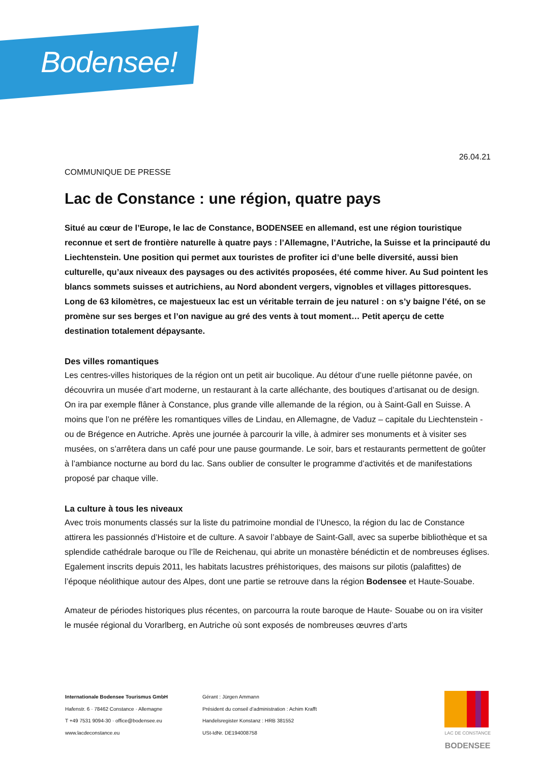Bodensee!
26.04.21
COMMUNIQUE DE PRESSE
Lac de Constance : une région, quatre pays
Situé au cœur de l’Europe, le lac de Constance, BODENSEE en allemand, est une région touristique reconnue et sert de frontière naturelle à quatre pays : l’Allemagne, l’Autriche, la Suisse et la principauté du Liechtenstein. Une position qui permet aux touristes de profiter ici d’une belle diversité, aussi bien culturelle, qu’aux niveaux des paysages ou des activités proposées, été comme hiver. Au Sud pointent les blancs sommets suisses et autrichiens, au Nord abondent vergers, vignobles et villages pittoresques. Long de 63 kilomètres, ce majestueux lac est un véritable terrain de jeu naturel : on s’y baigne l’été, on se promène sur ses berges et l’on navigue au gré des vents à tout moment… Petit aperçu de cette destination totalement dépaysante.
Des villes romantiques
Les centres-villes historiques de la région ont un petit air bucolique. Au détour d’une ruelle piétonne pavée, on découvrira un musée d’art moderne, un restaurant à la carte alléchante, des boutiques d’artisanat ou de design. On ira par exemple flâner à Constance, plus grande ville allemande de la région, ou à Saint-Gall en Suisse. A moins que l’on ne préfère les romantiques villes de Lindau, en Allemagne, de Vaduz – capitale du Liechtenstein - ou de Brégence en Autriche. Après une journée à parcourir la ville, à admirer ses monuments et à visiter ses musées, on s’arrêtera dans un café pour une pause gourmande. Le soir, bars et restaurants permettent de goûter à l’ambiance nocturne au bord du lac. Sans oublier de consulter le programme d’activités et de manifestations proposé par chaque ville.
La culture à tous les niveaux
Avec trois monuments classés sur la liste du patrimoine mondial de l’Unesco, la région du lac de Constance attirera les passionnés d’Histoire et de culture. A savoir l’abbaye de Saint-Gall, avec sa superbe bibliothèque et sa splendide cathédrale baroque ou l’île de Reichenau, qui abrite un monastère bénédictin et de nombreuses églises. Egalement inscrits depuis 2011, les habitats lacustres préhistoriques, des maisons sur pilotis (palafittes) de l’époque néolithique autour des Alpes, dont une partie se retrouve dans la région Bodensee et Haute-Souabe.
Amateur de périodes historiques plus récentes, on parcourra la route baroque de Haute- Souabe ou on ira visiter le musée régional du Vorarlberg, en Autriche où sont exposés de nombreuses œuvres d’arts
Internationale Bodensee Tourismus GmbH
Hafenstr. 6 · 78462 Constance · Allemagne
T +49 7531 9094-30 · office@bodensee.eu
www.lacdeconstance.eu
Gérant : Jürgen Ammann
Président du conseil d’administration : Achim Krafft
Handelsregister Konstanz : HRB 381552
USt-IdNr. DE194008758
LAC DE CONSTANCE
BODENSEE